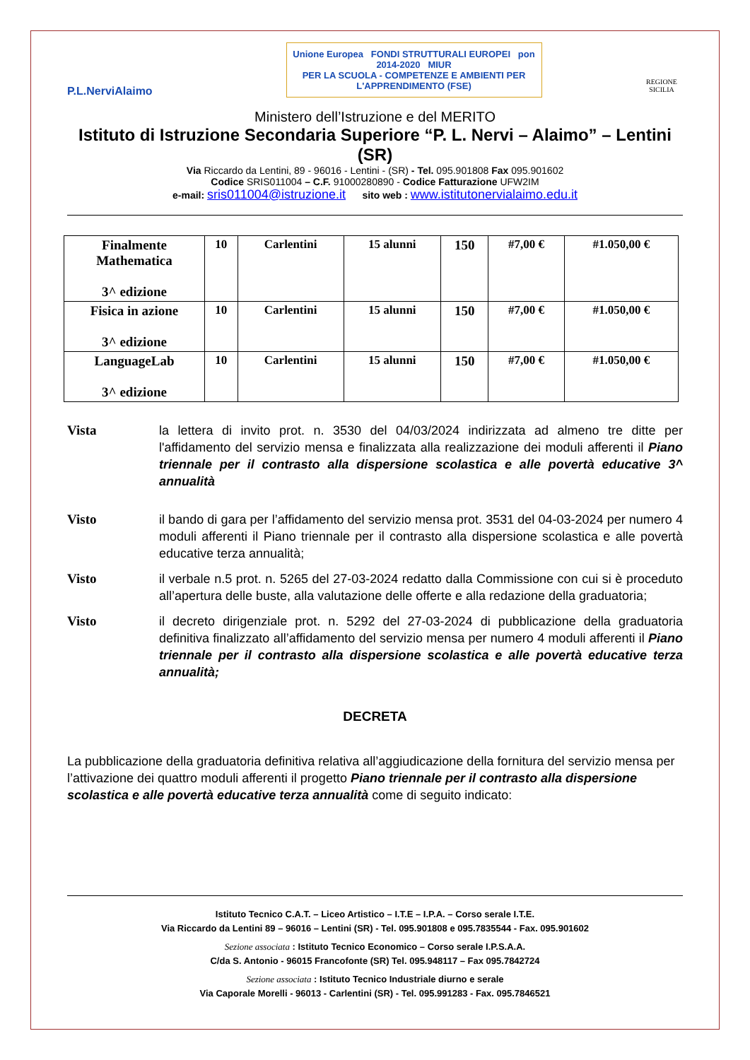P.L.NerviAlaimo
Unione Europea FONDI STRUTTURALI EUROPEI pon 2014-2020 MIUR
PER LA SCUOLA - COMPETENZE E AMBIENTI PER L'APPRENDIMENTO (FSE)
REGIONE SICILIA
Ministero dell’Istruzione e del MERITO
Istituto di Istruzione Secondaria Superiore “P. L. Nervi – Alaimo” – Lentini (SR)
Via Riccardo da Lentini, 89 - 96016 - Lentini - (SR) - Tel. 095.901808 Fax 095.901602
Codice SRIS011004 – C.F. 91000280890 - Codice Fatturazione UFW2IM
e-mail: sris011004@istruzione.it sito web : www.istitutonervialaimo.edu.it
| Finalmente Mathematica 3^ edizione | 10 | Carlentini | 15 alunni | 150 | #7,00 € | #1.050,00 € |
| Fisica in azione 3^ edizione | 10 | Carlentini | 15 alunni | 150 | #7,00 € | #1.050,00 € |
| LanguageLab 3^ edizione | 10 | Carlentini | 15 alunni | 150 | #7,00 € | #1.050,00 € |
Vista la lettera di invito prot. n. 3530 del 04/03/2024 indirizzata ad almeno tre ditte per l'affidamento del servizio mensa e finalizzata alla realizzazione dei moduli afferenti il Piano triennale per il contrasto alla dispersione scolastica e alle povertà educative 3^ annualità
Visto il bando di gara per l’affidamento del servizio mensa prot. 3531 del 04-03-2024 per numero 4 moduli afferenti il Piano triennale per il contrasto alla dispersione scolastica e alle povertà educative terza annualità;
Visto il verbale n.5 prot. n. 5265 del 27-03-2024 redatto dalla Commissione con cui si è proceduto all’apertura delle buste, alla valutazione delle offerte e alla redazione della graduatoria;
Visto il decreto dirigenziale prot. n. 5292 del 27-03-2024 di pubblicazione della graduatoria definitiva finalizzato all’affidamento del servizio mensa per numero 4 moduli afferenti il Piano triennale per il contrasto alla dispersione scolastica e alle povertà educative terza annualità;
DECRETA
La pubblicazione della graduatoria definitiva relativa all’aggiudicazione della fornitura del servizio mensa per l’attivazione dei quattro moduli afferenti il progetto Piano triennale per il contrasto alla dispersione scolastica e alle povertà educative terza annualità come di seguito indicato:
Istituto Tecnico C.A.T. – Liceo Artistico – I.T.E – I.P.A. – Corso serale I.T.E.
Via Riccardo da Lentini 89 – 96016 – Lentini (SR) - Tel. 095.901808 e 095.7835544 - Fax. 095.901602
Sezione associata : Istituto Tecnico Economico – Corso serale I.P.S.A.A.
C/da S. Antonio - 96015 Francofonte (SR) Tel. 095.948117 – Fax 095.7842724
Sezione associata : Istituto Tecnico Industriale diurno e serale
Via Caporale Morelli - 96013 - Carlentini (SR) - Tel. 095.991283 - Fax. 095.7846521